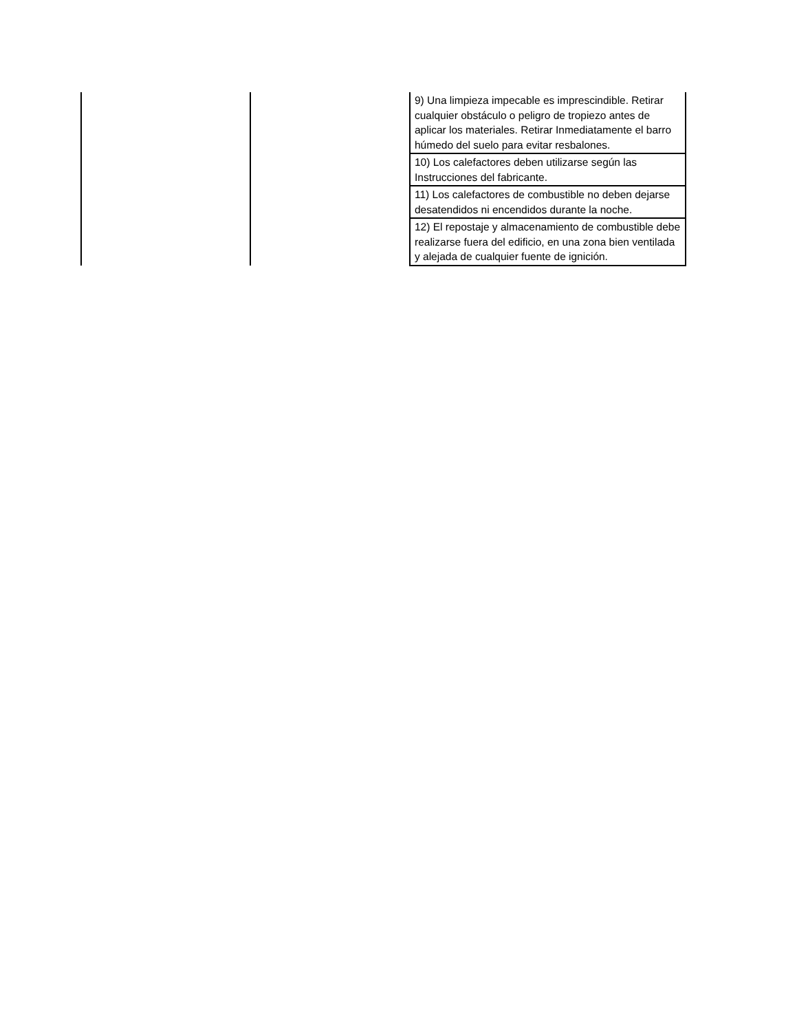| | | 9) Una limpieza impecable es imprescindible. Retirar cualquier obstáculo o peligro de tropiezo antes de aplicar los materiales. Retirar Inmediatamente el barro húmedo del suelo para evitar resbalones. |
| | | 10) Los calefactores deben utilizarse según las Instrucciones del fabricante. |
| | | 11) Los calefactores de combustible no deben dejarse desatendidos ni encendidos durante la noche. |
| | | 12) El repostaje y almacenamiento de combustible debe realizarse fuera del edificio, en una zona bien ventilada y alejada de cualquier fuente de ignición. |